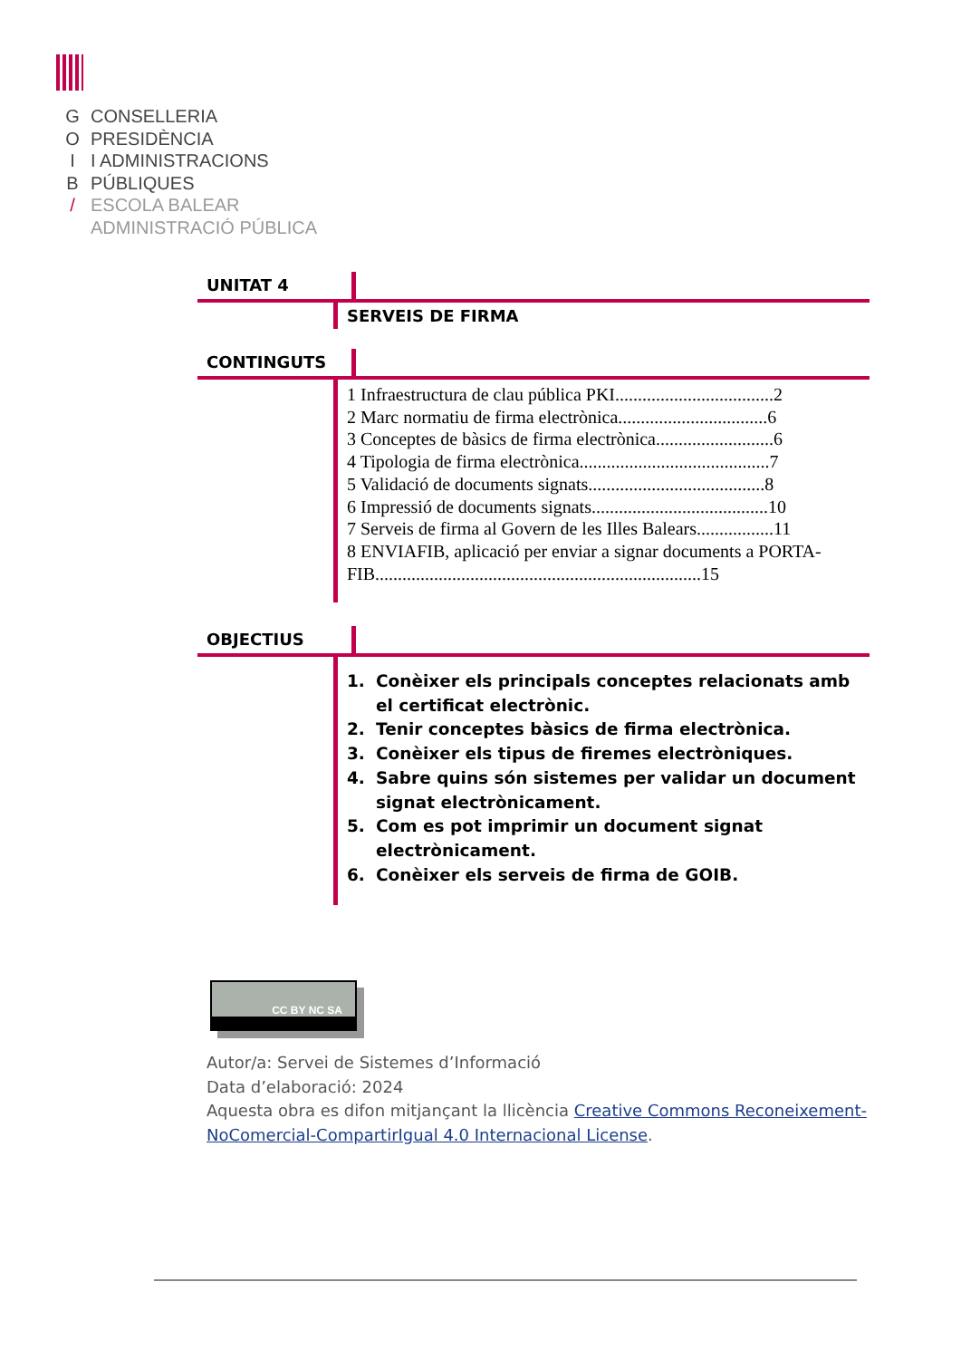G CONSELLERIA
O PRESIDÈNCIA
I I ADMINISTRACIONS
B PÚBLIQUES
/ ESCOLA BALEAR
ADMINISTRACIÓ PÚBLICA
UNITAT 4
SERVEIS DE FIRMA
CONTINGUTS
1 Infraestructura de clau pública PKI...................................2
2 Marc normatiu de firma electrònica.................................6
3 Conceptes de bàsics de firma electrònica..........................6
4 Tipologia de firma electrònica..........................................7
5 Validació de documents signats.......................................8
6 Impressió de documents signats.......................................10
7 Serveis de firma al Govern de les Illes Balears.................11
8 ENVIAFIB, aplicació per enviar a signar documents a PORTA-FIB........................................................................15
OBJECTIUS
1. Conèixer els principals conceptes relacionats amb el certificat electrònic.
2. Tenir conceptes bàsics de firma electrònica.
3. Conèixer els tipus de firemes electròniques.
4. Sabre quins són sistemes per validar un document signat electrònicament.
5. Com es pot imprimir un document signat electrònicament.
6. Conèixer els serveis de firma de GOIB.
CC BY NC SA
Autor/a: Servei de Sistemes d’Informació
Data d’elaboració: 2024
Aquesta obra es difon mitjançant la llicència Creative Commons Reconeixement-NoComercial-CompartirIgual 4.0 Internacional License.